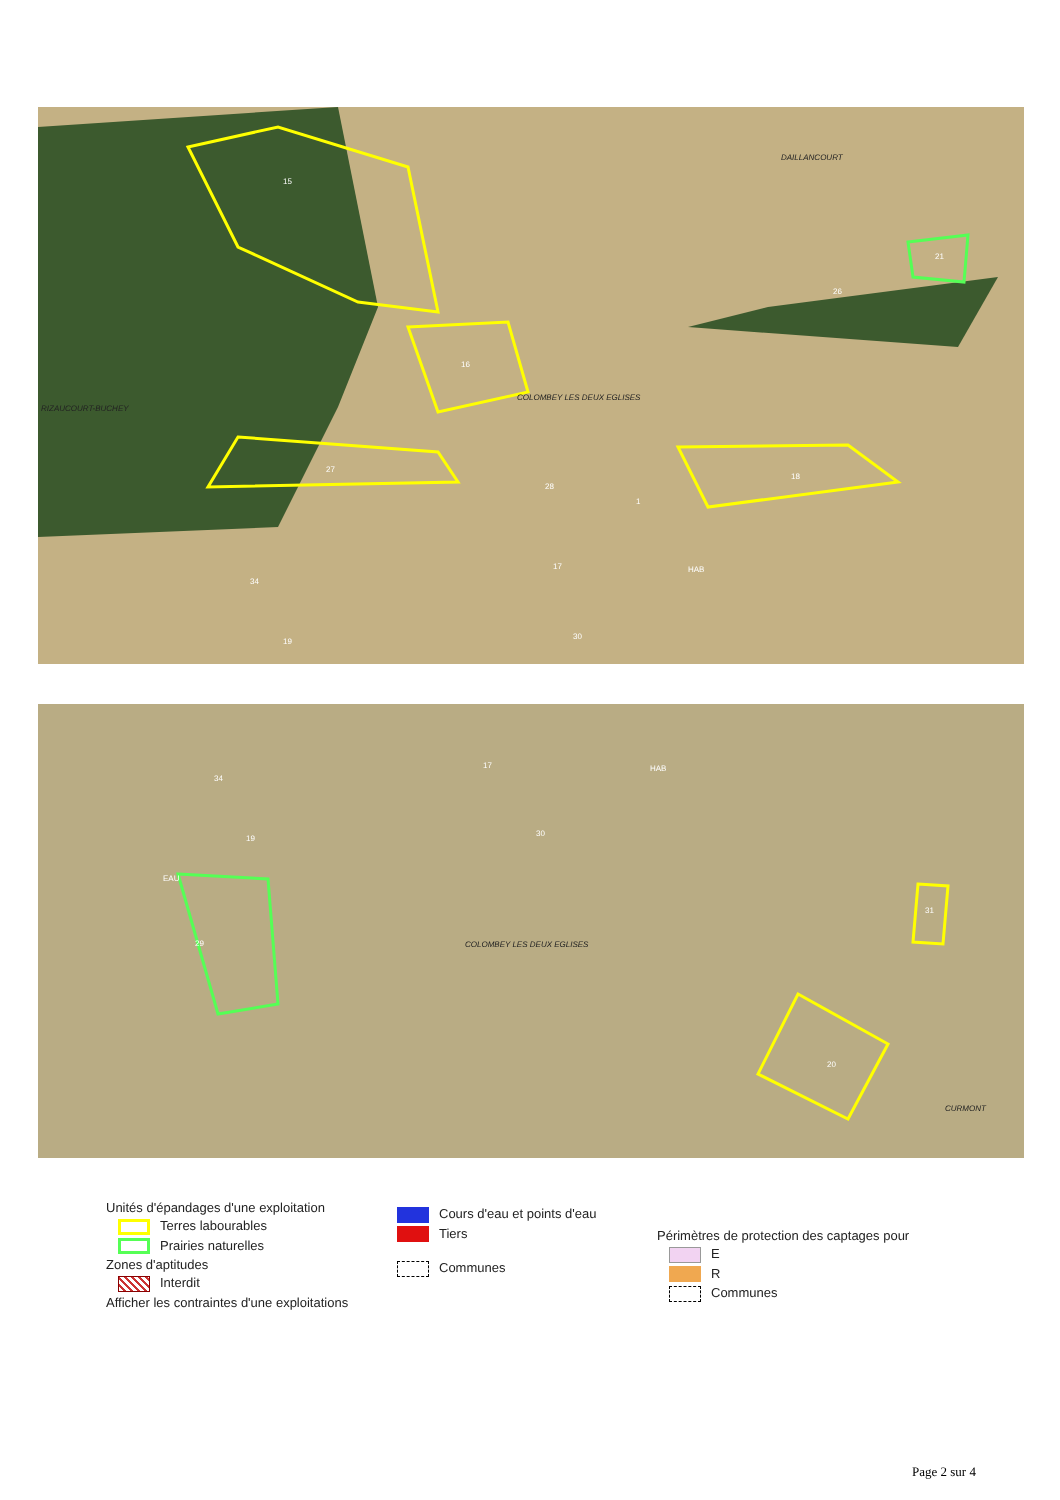15
16
27
28
18
1
21
26
17 HAB
34
19
30
DAILLANCOURT
RIZAUCOURT-BUCHEY
COLOMBEY LES DEUX EGLISES
17 HAB
34
19
30
EAU
29
31
20
COLOMBEY LES DEUX EGLISES
CURMONT
Unités d'épandages d'une exploitation
Terres labourables
Prairies naturelles
Zones d'aptitudes
Interdit
Afficher les contraintes d'une exploitations
Cours d'eau et points d'eau
Tiers
Communes
Périmètres de protection des captages pour
E
R
Communes
Page 2 sur 4